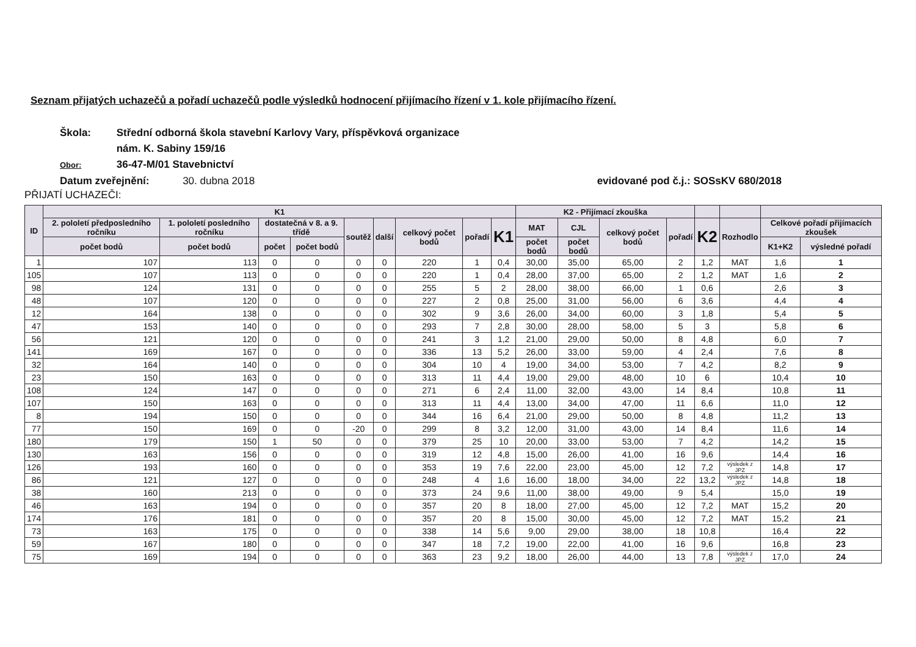Seznam přijatých uchazečů a pořadí uchazečů podle výsledků hodnocení přijímacího řízení v 1. kole přijímacího řízení.
Škola: Střední odborná škola stavební Karlovy Vary, příspěvková organizace
nám. K. Sabiny 159/16
Obor: 36-47-M/01 Stavebnictví
Datum zveřejnění: 30. dubna 2018
evidované pod č.j.: SOSsKV 680/2018
PŘIJATÍ UCHAZEČI:
| ID | K1 | | | | | | | | | K2 - Přijímací zkouška | | | | | | | |
| --- | --- | --- | --- | --- | --- | --- | --- | --- | --- | --- | --- | --- | --- | --- | --- | --- | --- |
| | 2. pololetí předposledního ročníku | 1. pololetí posledního ročníku | dostatečná v 8. a 9. třídě | | soutěž | další | celkový počet bodů | pořadí | K1 | MAT | CJL | celkový počet bodů | pořadí | K2 | Rozhodlo | Celkové pořadí přijímacích zkoušek | |
| | počet bodů | počet bodů | počet | počet bodů | | | | | | počet bodů | počet bodů | | | | | K1+K2 | výsledné pořadí |
| 1 | 107 | 113 | 0 | 0 | 0 | 0 | 220 | 1 | 0,4 | 30,00 | 35,00 | 65,00 | 2 | 1,2 | MAT | 1,6 | 1 |
| 105 | 107 | 113 | 0 | 0 | 0 | 0 | 220 | 1 | 0,4 | 28,00 | 37,00 | 65,00 | 2 | 1,2 | MAT | 1,6 | 2 |
| 98 | 124 | 131 | 0 | 0 | 0 | 0 | 255 | 5 | 2 | 28,00 | 38,00 | 66,00 | 1 | 0,6 | | 2,6 | 3 |
| 48 | 107 | 120 | 0 | 0 | 0 | 0 | 227 | 2 | 0,8 | 25,00 | 31,00 | 56,00 | 6 | 3,6 | | 4,4 | 4 |
| 12 | 164 | 138 | 0 | 0 | 0 | 0 | 302 | 9 | 3,6 | 26,00 | 34,00 | 60,00 | 3 | 1,8 | | 5,4 | 5 |
| 47 | 153 | 140 | 0 | 0 | 0 | 0 | 293 | 7 | 2,8 | 30,00 | 28,00 | 58,00 | 5 | 3 | | 5,8 | 6 |
| 56 | 121 | 120 | 0 | 0 | 0 | 0 | 241 | 3 | 1,2 | 21,00 | 29,00 | 50,00 | 8 | 4,8 | | 6,0 | 7 |
| 141 | 169 | 167 | 0 | 0 | 0 | 0 | 336 | 13 | 5,2 | 26,00 | 33,00 | 59,00 | 4 | 2,4 | | 7,6 | 8 |
| 32 | 164 | 140 | 0 | 0 | 0 | 0 | 304 | 10 | 4 | 19,00 | 34,00 | 53,00 | 7 | 4,2 | | 8,2 | 9 |
| 23 | 150 | 163 | 0 | 0 | 0 | 0 | 313 | 11 | 4,4 | 19,00 | 29,00 | 48,00 | 10 | 6 | | 10,4 | 10 |
| 108 | 124 | 147 | 0 | 0 | 0 | 0 | 271 | 6 | 2,4 | 11,00 | 32,00 | 43,00 | 14 | 8,4 | | 10,8 | 11 |
| 107 | 150 | 163 | 0 | 0 | 0 | 0 | 313 | 11 | 4,4 | 13,00 | 34,00 | 47,00 | 11 | 6,6 | | 11,0 | 12 |
| 8 | 194 | 150 | 0 | 0 | 0 | 0 | 344 | 16 | 6,4 | 21,00 | 29,00 | 50,00 | 8 | 4,8 | | 11,2 | 13 |
| 77 | 150 | 169 | 0 | 0 | -20 | 0 | 299 | 8 | 3,2 | 12,00 | 31,00 | 43,00 | 14 | 8,4 | | 11,6 | 14 |
| 180 | 179 | 150 | 1 | 50 | 0 | 0 | 379 | 25 | 10 | 20,00 | 33,00 | 53,00 | 7 | 4,2 | | 14,2 | 15 |
| 130 | 163 | 156 | 0 | 0 | 0 | 0 | 319 | 12 | 4,8 | 15,00 | 26,00 | 41,00 | 16 | 9,6 | | 14,4 | 16 |
| 126 | 193 | 160 | 0 | 0 | 0 | 0 | 353 | 19 | 7,6 | 22,00 | 23,00 | 45,00 | 12 | 7,2 | výsledek z JPZ | 14,8 | 17 |
| 86 | 121 | 127 | 0 | 0 | 0 | 0 | 248 | 4 | 1,6 | 16,00 | 18,00 | 34,00 | 22 | 13,2 | výsledek z JPZ | 14,8 | 18 |
| 38 | 160 | 213 | 0 | 0 | 0 | 0 | 373 | 24 | 9,6 | 11,00 | 38,00 | 49,00 | 9 | 5,4 | | 15,0 | 19 |
| 46 | 163 | 194 | 0 | 0 | 0 | 0 | 357 | 20 | 8 | 18,00 | 27,00 | 45,00 | 12 | 7,2 | MAT | 15,2 | 20 |
| 174 | 176 | 181 | 0 | 0 | 0 | 0 | 357 | 20 | 8 | 15,00 | 30,00 | 45,00 | 12 | 7,2 | MAT | 15,2 | 21 |
| 73 | 163 | 175 | 0 | 0 | 0 | 0 | 338 | 14 | 5,6 | 9,00 | 29,00 | 38,00 | 18 | 10,8 | | 16,4 | 22 |
| 59 | 167 | 180 | 0 | 0 | 0 | 0 | 347 | 18 | 7,2 | 19,00 | 22,00 | 41,00 | 16 | 9,6 | | 16,8 | 23 |
| 75 | 169 | 194 | 0 | 0 | 0 | 0 | 363 | 23 | 9,2 | 18,00 | 26,00 | 44,00 | 13 | 7,8 | výsledek z JPZ | 17,0 | 24 |